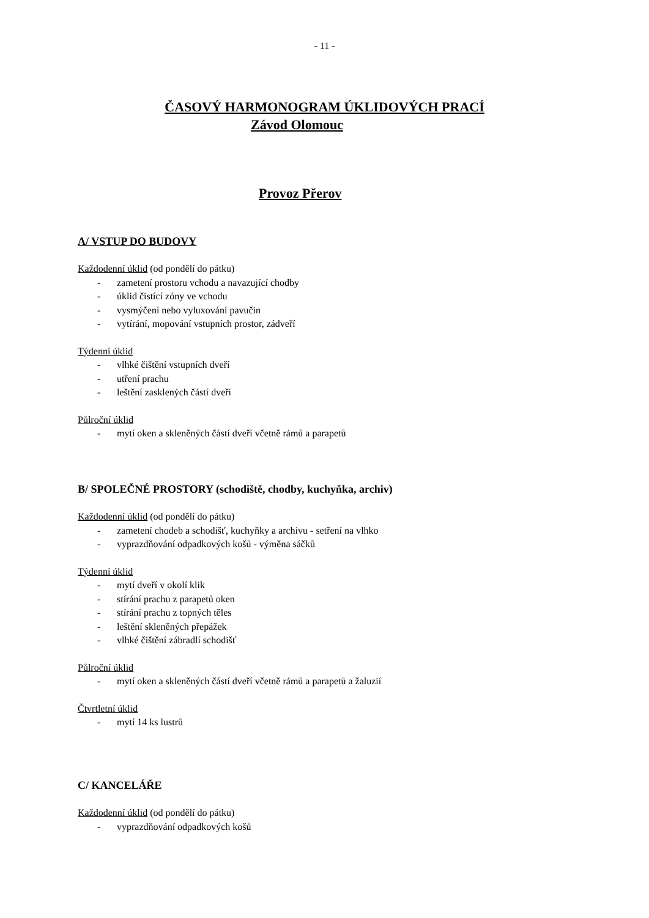- 11 -
ČASOVÝ HARMONOGRAM ÚKLIDOVÝCH PRACÍ
Závod Olomouc
Provoz Přerov
A/ VSTUP DO BUDOVY
Každodenní úklid (od pondělí do pátku)
- zametení prostoru vchodu a navazující chodby
- úklid čistící zóny ve vchodu
- vysmýčení nebo vyluxování pavučin
- vytírání, mopování vstupních prostor, zádveří
Týdenní úklid
- vlhké čištění vstupních dveří
- utření prachu
- leštění zasklených částí dveří
Půlroční úklid
- mytí oken a skleněných částí dveří včetně rámů a parapetů
B/ SPOLEČNÉ PROSTORY (schodiště, chodby, kuchyňka, archiv)
Každodenní úklid (od pondělí do pátku)
- zametení chodeb a schodišť, kuchyňky a archivu - setření na vlhko
- vyprazdňování odpadkových košů - výměna sáčků
Týdenní úklid
- mytí dveří v okolí klik
- stírání prachu z parapetů oken
- stírání prachu z topných těles
- leštění skleněných přepážek
- vlhké čištění zábradlí schodišť
Půlroční úklid
- mytí oken a skleněných částí dveří včetně rámů a parapetů a žaluzií
Čtvrtletní úklid
- mytí 14 ks lustrů
C/ KANCELÁŘE
Každodenní úklid (od pondělí do pátku)
- vyprazdňování odpadkových košů